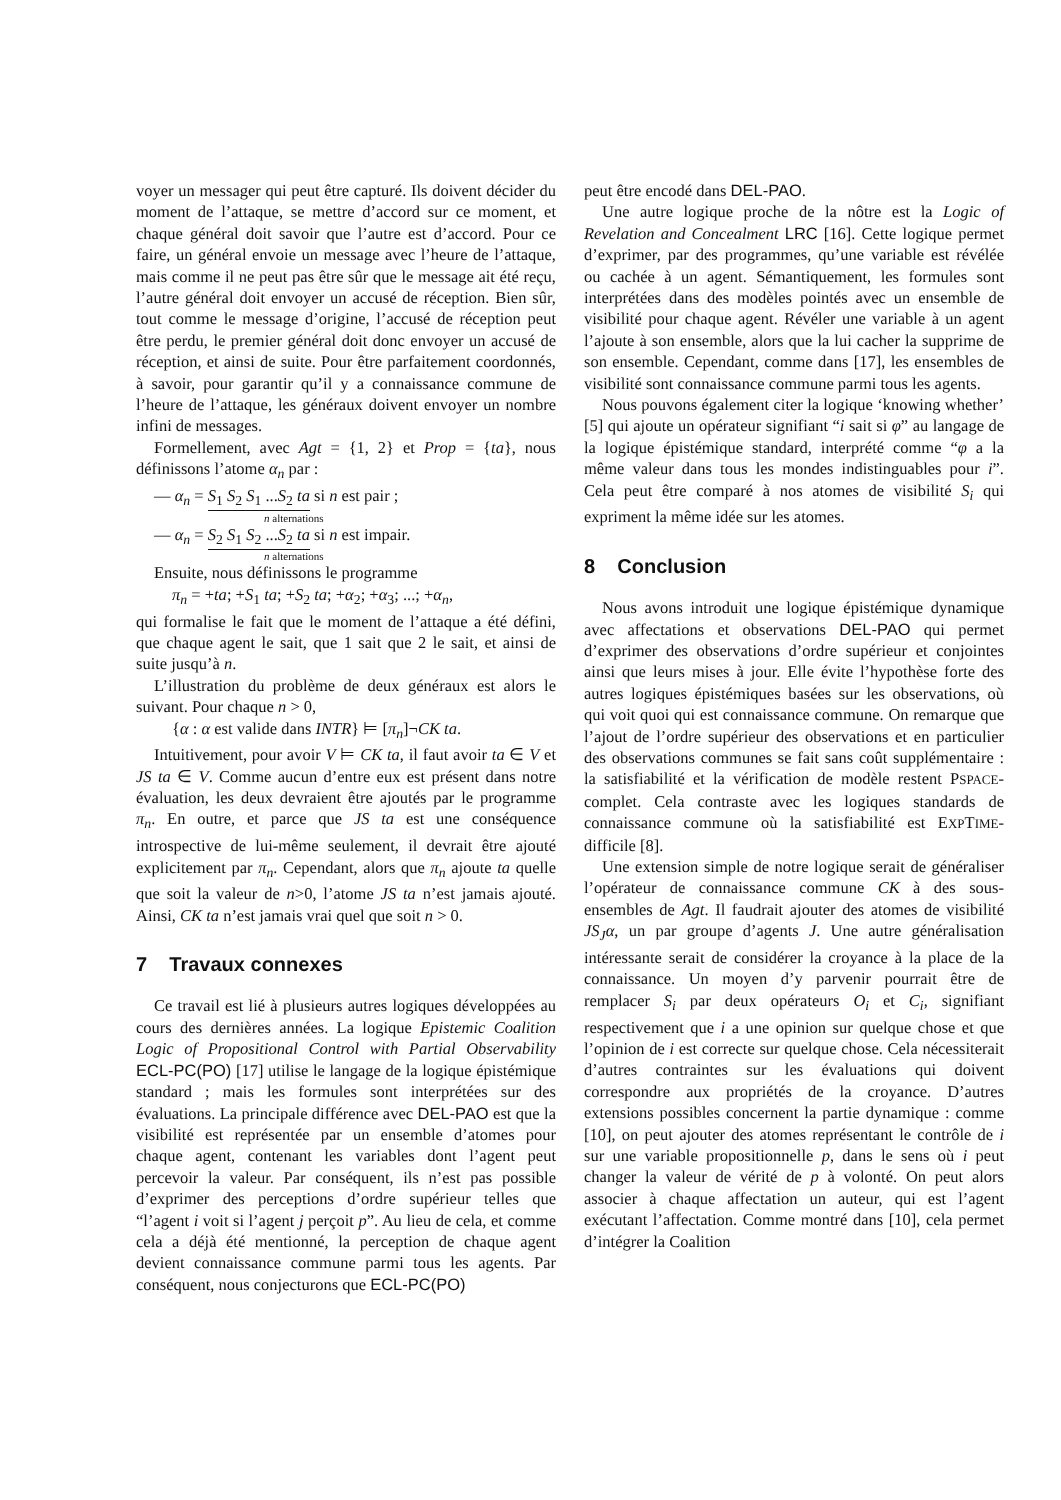voyer un messager qui peut être capturé. Ils doivent décider du moment de l’attaque, se mettre d’accord sur ce moment, et chaque général doit savoir que l’autre est d’accord. Pour ce faire, un général envoie un message avec l’heure de l’attaque, mais comme il ne peut pas être sûr que le message ait été reçu, l’autre général doit envoyer un accusé de réception. Bien sûr, tout comme le message d’origine, l’accusé de réception peut être perdu, le premier général doit donc envoyer un accusé de réception, et ainsi de suite. Pour être parfaitement coordonnés, à savoir, pour garantir qu’il y a connaissance commune de l’heure de l’attaque, les généraux doivent envoyer un nombre infini de messages.
Formellement, avec Agt = {1, 2} et Prop = {ta}, nous définissons l’atome α<sub>n</sub> par :
— α<sub>n</sub> = S<sub>1</sub> S<sub>2</sub> S<sub>1</sub> ...S<sub>2</sub> ta si n est pair ;
n alternations
— α<sub>n</sub> = S<sub>2</sub> S<sub>1</sub> S<sub>2</sub> ...S<sub>2</sub> ta si n est impair.
n alternations
Ensuite, nous définissons le programme
π<sub>n</sub> = +ta; +S<sub>1</sub> ta; +S<sub>2</sub> ta; +α<sub>2</sub>; +α<sub>3</sub>; ...; +α<sub>n</sub>,
qui formalise le fait que le moment de l’attaque a été défini, que chaque agent le sait, que 1 sait que 2 le sait, et ainsi de suite jusqu’à n.
L’illustration du problème de deux généraux est alors le suivant. Pour chaque n > 0,
{α : α est valide dans INTR} ⊨ [π<sub>n</sub>]¬CK ta.
Intuitivement, pour avoir V ⊨ CK ta, il faut avoir ta ∈ V et JS ta ∈ V. Comme aucun d’entre eux est présent dans notre évaluation, les deux devraient être ajoutés par le programme π<sub>n</sub>. En outre, et parce que JS ta est une conséquence introspective de lui-même seulement, il devrait être ajouté explicitement par π<sub>n</sub>. Cependant, alors que π<sub>n</sub> ajoute ta quelle que soit la valeur de n>0, l’atome JS ta n’est jamais ajouté. Ainsi, CK ta n’est jamais vrai quel que soit n > 0.
7 Travaux connexes
Ce travail est lié à plusieurs autres logiques développées au cours des dernières années. La logique Epistemic Coalition Logic of Propositional Control with Partial Observability ECL-PC(PO) [17] utilise le langage de la logique épistémique standard ; mais les formules sont interprétées sur des évaluations. La principale différence avec DEL-PAO est que la visibilité est représentée par un ensemble d’atomes pour chaque agent, contenant les variables dont l’agent peut percevoir la valeur. Par conséquent, ils n’est pas possible d’exprimer des perceptions d’ordre supérieur telles que “l’agent i voit si l’agent j perçoit p”. Au lieu de cela, et comme cela a déjà été mentionné, la perception de chaque agent devient connaissance commune parmi tous les agents. Par conséquent, nous conjecturons que ECL-PC(PO)
peut être encodé dans DEL-PAO.
Une autre logique proche de la nôtre est la Logic of Revelation and Concealment LRC [16]. Cette logique permet d’exprimer, par des programmes, qu’une variable est révélée ou cachée à un agent. Sémantiquement, les formules sont interprétées dans des modèles pointés avec un ensemble de visibilité pour chaque agent. Révéler une variable à un agent l’ajoute à son ensemble, alors que la lui cacher la supprime de son ensemble. Cependant, comme dans [17], les ensembles de visibilité sont connaissance commune parmi tous les agents.
Nous pouvons également citer la logique ‘knowing whether’ [5] qui ajoute un opérateur signifiant “i sait si φ” au langage de la logique épistémique standard, interprété comme “φ a la même valeur dans tous les mondes indistinguables pour i”. Cela peut être comparé à nos atomes de visibilité S<sub>i</sub> qui expriment la même idée sur les atomes.
8 Conclusion
Nous avons introduit une logique épistémique dynamique avec affectations et observations DEL-PAO qui permet d’exprimer des observations d’ordre supérieur et conjointes ainsi que leurs mises à jour. Elle évite l’hypothèse forte des autres logiques épistémiques basées sur les observations, où qui voit quoi qui est connaissance commune. On remarque que l’ajout de l’ordre supérieur des observations et en particulier des observations communes se fait sans coût supplémentaire : la satisfiabilité et la vérification de modèle restent PSPACE-complet. Cela contraste avec les logiques standards de connaissance commune où la satisfiabilité est EXPTIME-difficile [8].
Une extension simple de notre logique serait de généraliser l’opérateur de connaissance commune CK à des sous-ensembles de Agt. Il faudrait ajouter des atomes de visibilité JS<sub>J</sub>α, un par groupe d’agents J. Une autre généralisation intéressante serait de considérer la croyance à la place de la connaissance. Un moyen d’y parvenir pourrait être de remplacer S<sub>i</sub> par deux opérateurs O<sub>i</sub> et C<sub>i</sub>, signifiant respectivement que i a une opinion sur quelque chose et que l’opinion de i est correcte sur quelque chose. Cela nécessiterait d’autres contraintes sur les évaluations qui doivent correspondre aux propriétés de la croyance. D’autres extensions possibles concernent la partie dynamique : comme [10], on peut ajouter des atomes représentant le contrôle de i sur une variable propositionnelle p, dans le sens où i peut changer la valeur de vérité de p à volonté. On peut alors associer à chaque affectation un auteur, qui est l’agent exécutant l’affectation. Comme montré dans [10], cela permet d’intégrer la Coalition